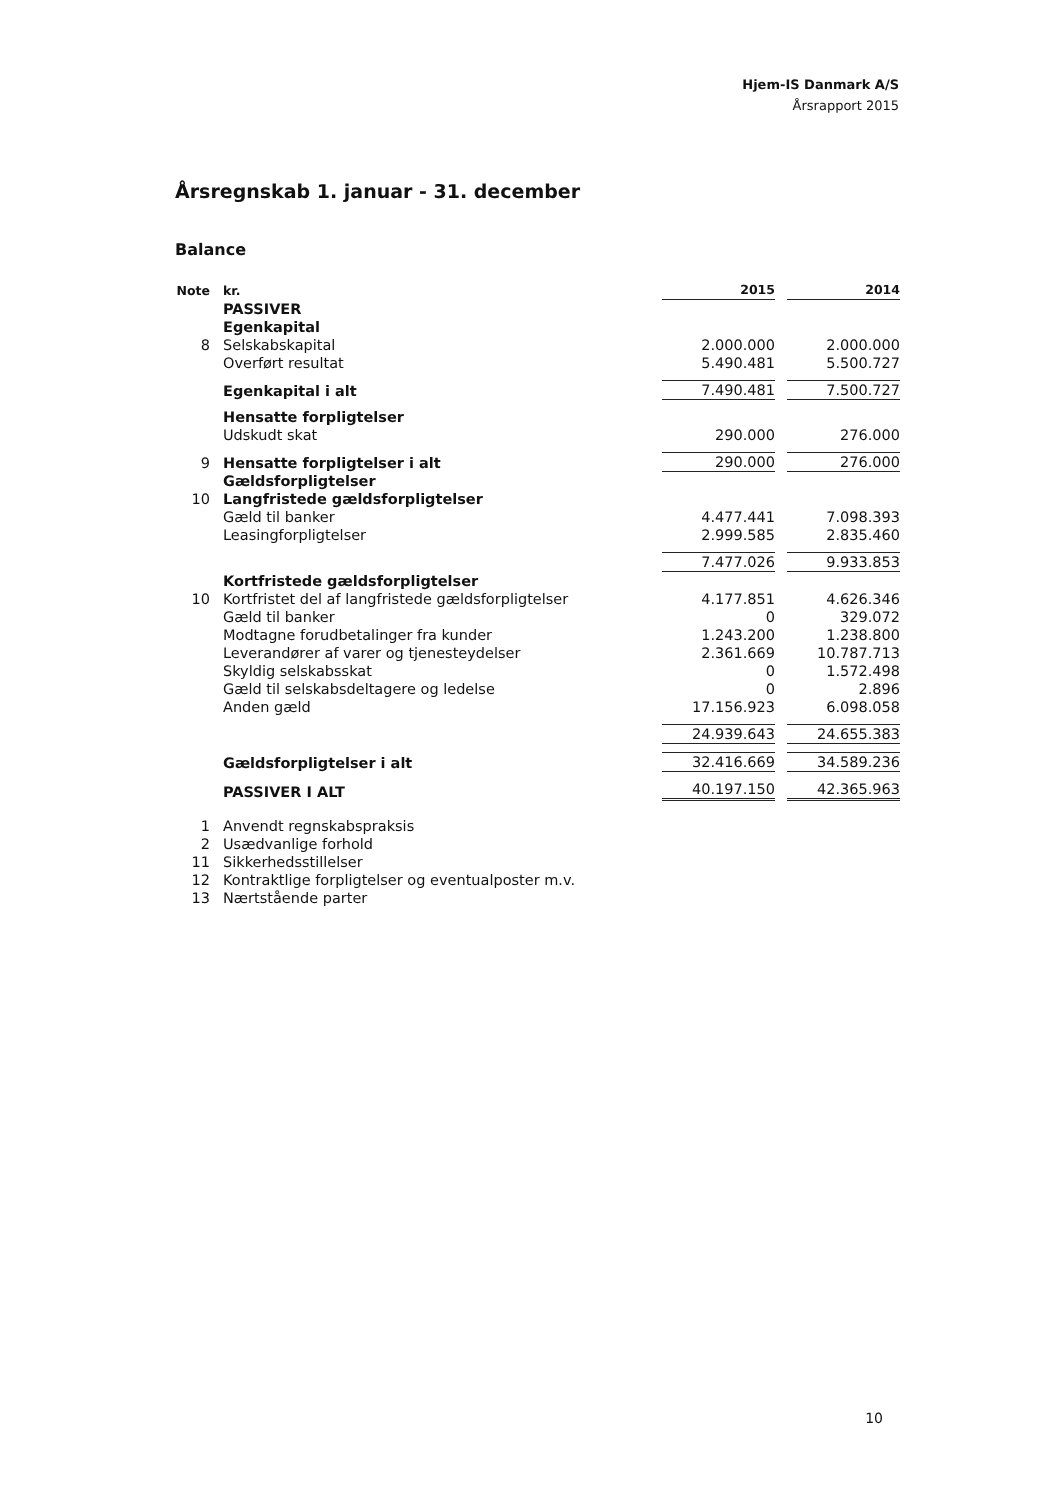Hjem-IS Danmark A/S
Årsrapport 2015
Årsregnskab 1. januar - 31. december
Balance
| Note | kr. | 2015 | | 2014 |
| --- | --- | --- | --- | --- |
| | PASSIVER | | | |
| | Egenkapital | | | |
| 8 | Selskabskapital | 2.000.000 | | 2.000.000 |
| | Overført resultat | 5.490.481 | | 5.500.727 |
| | Egenkapital i alt | 7.490.481 | | 7.500.727 |
| | Hensatte forpligtelser | | | |
| | Udskudt skat | 290.000 | | 276.000 |
| 9 | Hensatte forpligtelser i alt | 290.000 | | 276.000 |
| | Gældsforpligtelser | | | |
| 10 | Langfristede gældsforpligtelser | | | |
| | Gæld til banker | 4.477.441 | | 7.098.393 |
| | Leasingforpligtelser | 2.999.585 | | 2.835.460 |
| | | 7.477.026 | | 9.933.853 |
| | Kortfristede gældsforpligtelser | | | |
| 10 | Kortfristet del af langfristede gældsforpligtelser | 4.177.851 | | 4.626.346 |
| | Gæld til banker | 0 | | 329.072 |
| | Modtagne forudbetalinger fra kunder | 1.243.200 | | 1.238.800 |
| | Leverandører af varer og tjenesteydelser | 2.361.669 | | 10.787.713 |
| | Skyldig selskabsskat | 0 | | 1.572.498 |
| | Gæld til selskabsdeltagere og ledelse | 0 | | 2.896 |
| | Anden gæld | 17.156.923 | | 6.098.058 |
| | | 24.939.643 | | 24.655.383 |
| | Gældsforpligtelser i alt | 32.416.669 | | 34.589.236 |
| | PASSIVER I ALT | 40.197.150 | | 42.365.963 |
| 1 | Anvendt regnskabspraksis | | | |
| 2 | Usædvanlige forhold | | | |
| 11 | Sikkerhedsstillelser | | | |
| 12 | Kontraktlige forpligtelser og eventualposter m.v. | | | |
| 13 | Nærtstående parter | | | |
10